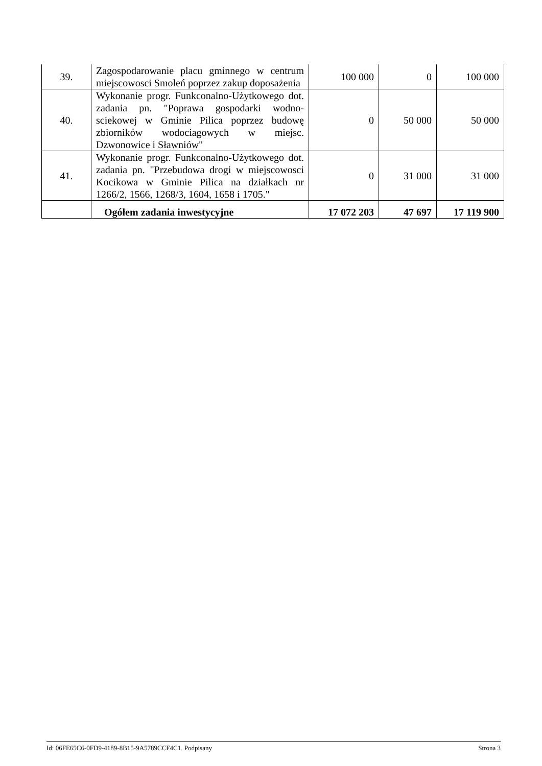| 39. | Zagospodarowanie placu gminnego w centrum miejscowosci Smoleń poprzez zakup doposażenia | 100 000 | 0 | 100 000 |
| 40. | Wykonanie progr. Funkconalno-Użytkowego dot. zadania pn. "Poprawa gospodarki wodno-sciekowej w Gminie Pilica poprzez budowę zbiorników wodociagowych w miejsc. Dzwonowice i Sławniów" | 0 | 50 000 | 50 000 |
| 41. | Wykonanie progr. Funkconalno-Użytkowego dot. zadania pn. "Przebudowa drogi w miejscowosci Kocikowa w Gminie Pilica na działkach nr 1266/2, 1566, 1268/3, 1604, 1658 i 1705." | 0 | 31 000 | 31 000 |
| | Ogółem zadania inwestycyjne | 17 072 203 | 47 697 | 17 119 900 |
Id: 06FE65C6-0FD9-4189-8B15-9A5789CCF4C1. Podpisany Strona 3